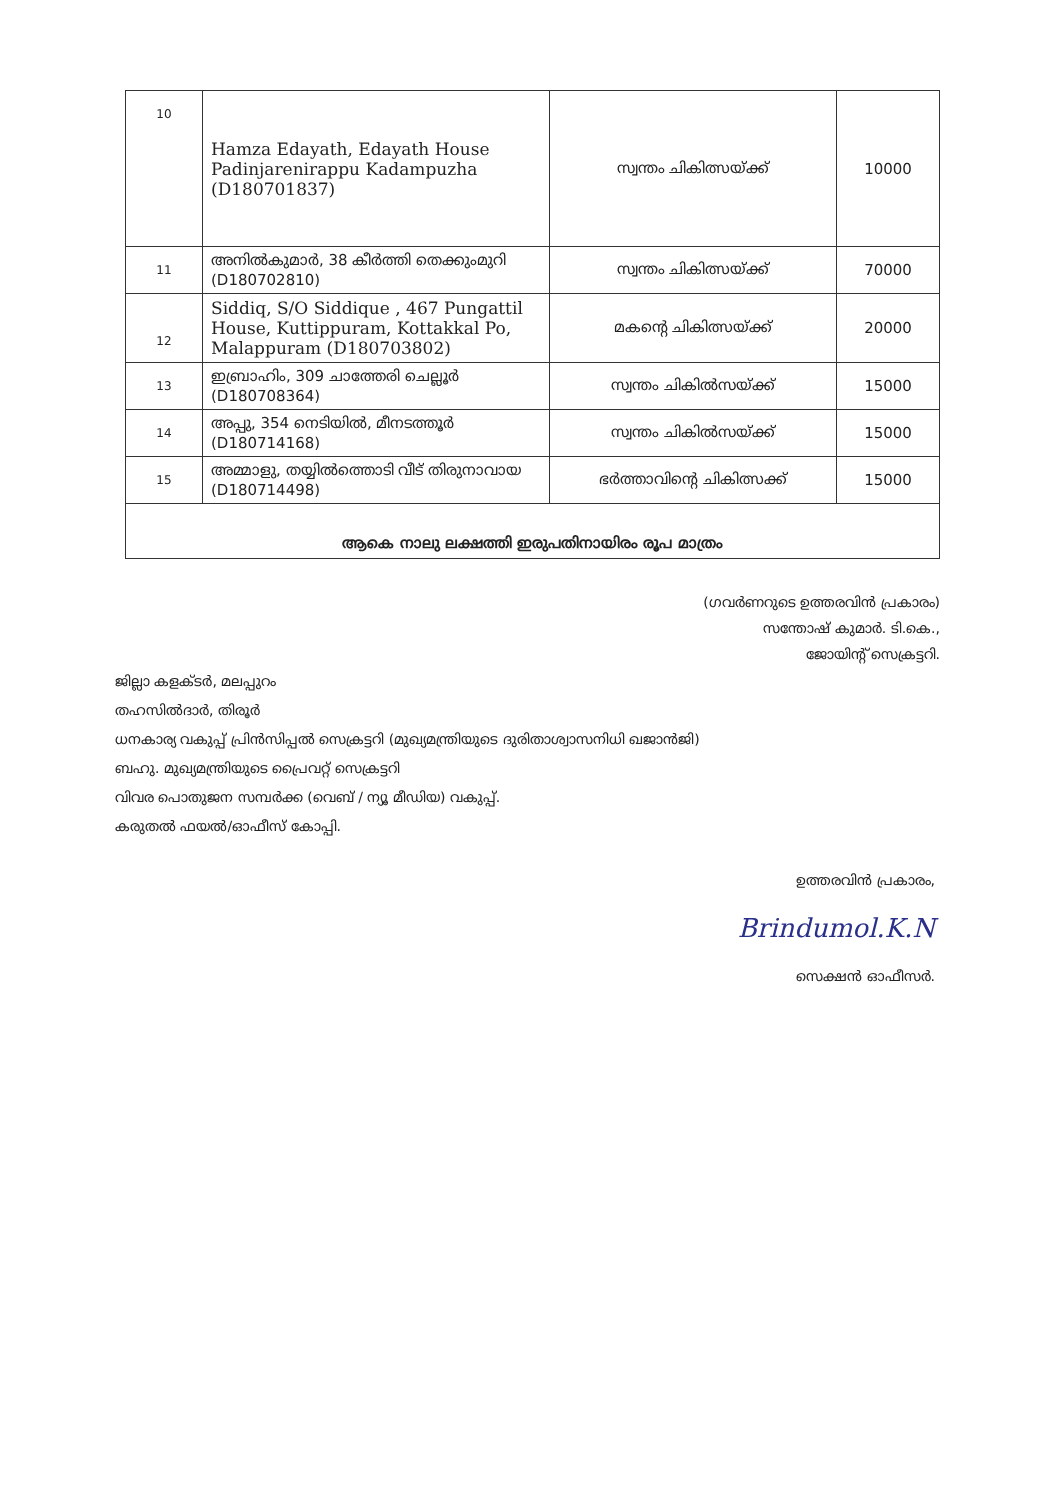| 10 | Hamza Edayath, Edayath House Padinjarenirappu Kadampuzha (D180701837) | സ്വന്തം ചികിത്സയ്ക്ക് | 10000 |
| 11 | അനിൽകുമാർ, 38 കീർത്തി തെക്കുംമുറി (D180702810) | സ്വന്തം ചികിത്സയ്ക്ക് | 70000 |
| 12 | Siddiq, S/O Siddique , 467 Pungattil House, Kuttippuram, Kottakkal Po, Malappuram (D180703802) | മകന്റെ ചികിത്സയ്ക്ക് | 20000 |
| 13 | ഇബ്രാഹിം, 309 ചാത്തേരി ചെല്ലൂർ (D180708364) | സ്വന്തം ചികിൽസയ്ക്ക് | 15000 |
| 14 | അപ്പു, 354 നെടിയിൽ, മീനടത്തൂർ (D180714168) | സ്വന്തം ചികിൽസയ്ക്ക് | 15000 |
| 15 | അമ്മാളു, തയ്യിൽത്തൊടി വീട് തിരുനാവായ (D180714498) | ഭർത്താവിന്റെ ചികിത്സക്ക് | 15000 |
| ആകെ നാലു ലക്ഷത്തി ഇരുപതിനായിരം രൂപ മാത്രം | | | |
(ഗവർണറുടെ ഉത്തരവിൻ പ്രകാരം)
സന്തോഷ് കുമാർ. ടി.കെ.,
ജോയിന്റ് സെക്രട്ടറി.
ജില്ലാ കളക്ടർ, മലപ്പുറം
തഹസിൽദാർ, തിരൂർ
ധനകാര്യ വകുപ്പ് പ്രിൻസിപ്പൽ സെക്രട്ടറി (മുഖ്യമന്ത്രിയുടെ ദുരിതാശ്വാസനിധി ഖജാൻജി)
ബഹു. മുഖ്യമന്ത്രിയുടെ പ്രൈവറ്റ് സെക്രട്ടറി
വിവര പൊതുജന സമ്പർക്ക (വെബ് / ന്യൂ മീഡിയ) വകുപ്പ്.
കരുതൽ ഫയൽ/ഓഫീസ് കോപ്പി.
ഉത്തരവിൻ പ്രകാരം,
Brindumol.K.N
സെക്ഷൻ ഓഫീസർ.